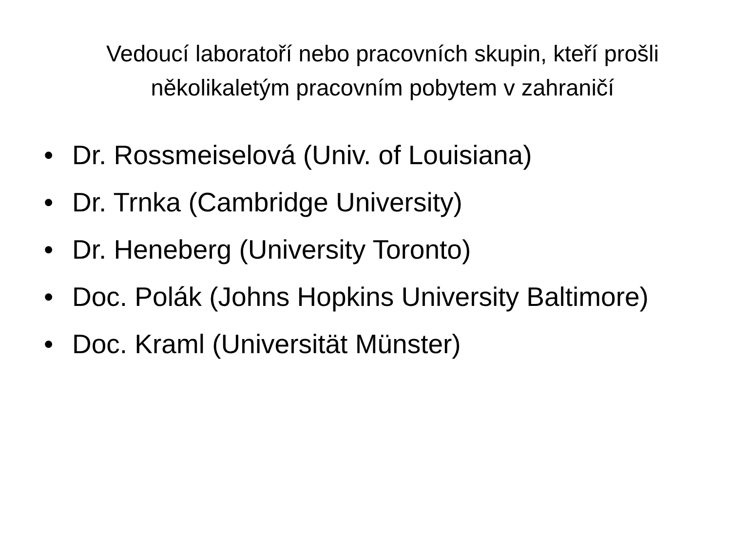Vedoucí laboratoří nebo pracovních skupin, kteří prošli několikaletým pracovním pobytem v zahraničí
• Dr. Rossmeiselová (Univ. of Louisiana)
• Dr. Trnka (Cambridge University)
• Dr. Heneberg (University Toronto)
• Doc. Polák (Johns Hopkins University Baltimore)
• Doc. Kraml (Universität Münster)